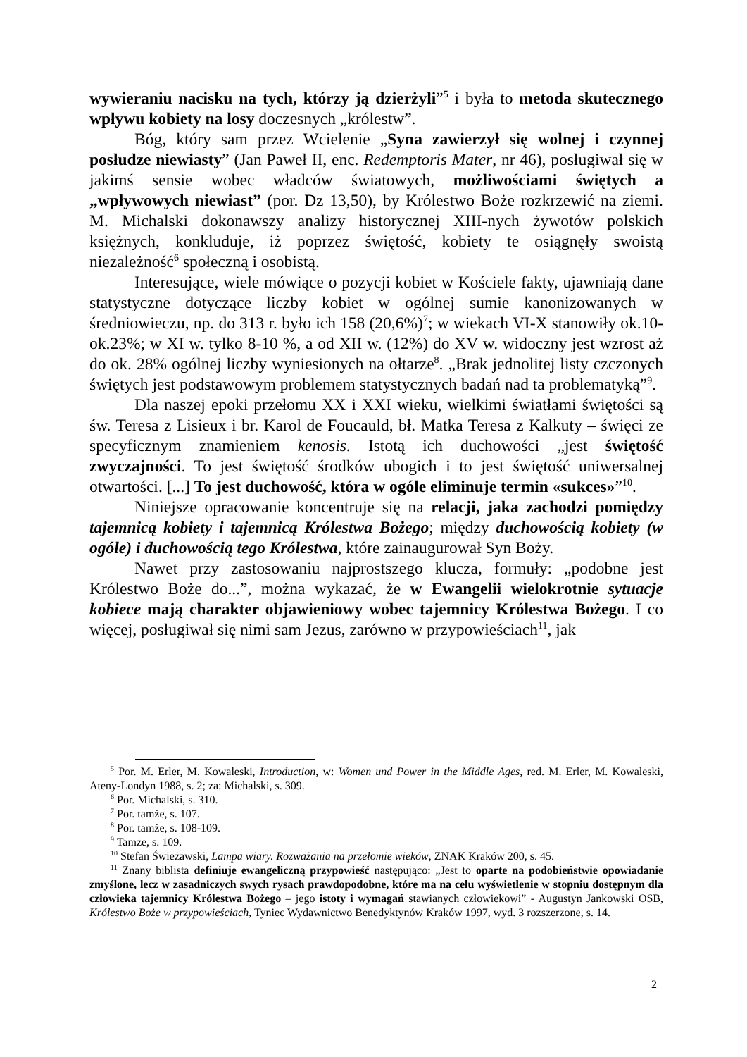wywieraniu nacisku na tych, którzy ją dzierżyli”<sup>5</sup> i była to metoda skutecznego wpływu kobiety na losy doczesnych „królestw”.
Bóg, który sam przez Wcielenie „Syna zawierzył się wolnej i czynnej posłudze niewiasty” (Jan Paweł II, enc. Redemptoris Mater, nr 46), posługiwał się w jakimś sensie wobec władców światowych, możliwościami świętych a „wpływowych niewiast” (por. Dz 13,50), by Królestwo Boże rozkrzewić na ziemi. M. Michalski dokonawszy analizy historycznej XIII-nych żywotów polskich księżnych, konkluduje, iż poprzez świętość, kobiety te osiągnęły swoistą niezależność<sup>6</sup> społeczną i osobistą.
Interesujące, wiele mówiące o pozycji kobiet w Kościele fakty, ujawniają dane statystyczne dotyczące liczby kobiet w ogólnej sumie kanonizowanych w średniowieczu, np. do 313 r. było ich 158 (20,6%)<sup>7</sup>; w wiekach VI-X stanowiły ok.10-ok.23%; w XI w. tylko 8-10 %, a od XII w. (12%) do XV w. widoczny jest wzrost aż do ok. 28% ogólnej liczby wyniesionych na ołtarze<sup>8</sup>. „Brak jednolitej listy czczonych świętych jest podstawowym problemem statystycznych badań nad ta problematyką”<sup>9</sup>.
Dla naszej epoki przełomu XX i XXI wieku, wielkimi światłami świętości są św. Teresa z Lisieux i br. Karol de Foucauld, bł. Matka Teresa z Kalkuty – święci ze specyficznym znamieniem kenosis. Istotą ich duchowości „jest świętość zwyczajności. To jest świętość środków ubogich i to jest świętość uniwersalnej otwartości. [...] To jest duchowość, która w ogóle eliminuje termin «sukces»”<sup>10</sup>.
Niniejsze opracowanie koncentruje się na relacji, jaka zachodzi pomiędzy tajemnicą kobiety i tajemnicą Królestwa Bożego; między duchowością kobiety (w ogóle) i duchowością tego Królestwa, które zainaugurował Syn Boży.
Nawet przy zastosowaniu najprostszego klucza, formuły: „podobne jest Królestwo Boże do...”, można wykazać, że w Ewangelii wielokrotnie sytuacje kobiece mają charakter objawieniowy wobec tajemnicy Królestwa Bożego. I co więcej, posługiwał się nimi sam Jezus, zarówno w przypowieściach<sup>11</sup>, jak
<sup>5</sup> Por. M. Erler, M. Kowaleski, Introduction, w: Women und Power in the Middle Ages, red. M. Erler, M. Kowaleski, Ateny-Londyn 1988, s. 2; za: Michalski, s. 309.
<sup>6</sup> Por. Michalski, s. 310.
<sup>7</sup> Por. tamże, s. 107.
<sup>8</sup> Por. tamże, s. 108-109.
<sup>9</sup> Tamże, s. 109.
<sup>10</sup> Stefan Świeżawski, Lampa wiary. Rozważania na przełomie wieków, ZNAK Kraków 200, s. 45.
<sup>11</sup> Znany biblista definiuje ewangeliczną przypowieść następująco: „Jest to oparte na podobieństwie opowiadanie zmyślone, lecz w zasadniczych swych rysach prawdopodobne, które ma na celu wyświetlenie w stopniu dostępnym dla człowieka tajemnicy Królestwa Bożego – jego istoty i wymagań stawianych człowiekowi” - Augustyn Jankowski OSB, Królestwo Boże w przypowieściach, Tyniec Wydawnictwo Benedyktynów Kraków 1997, wyd. 3 rozszerzone, s. 14.
2